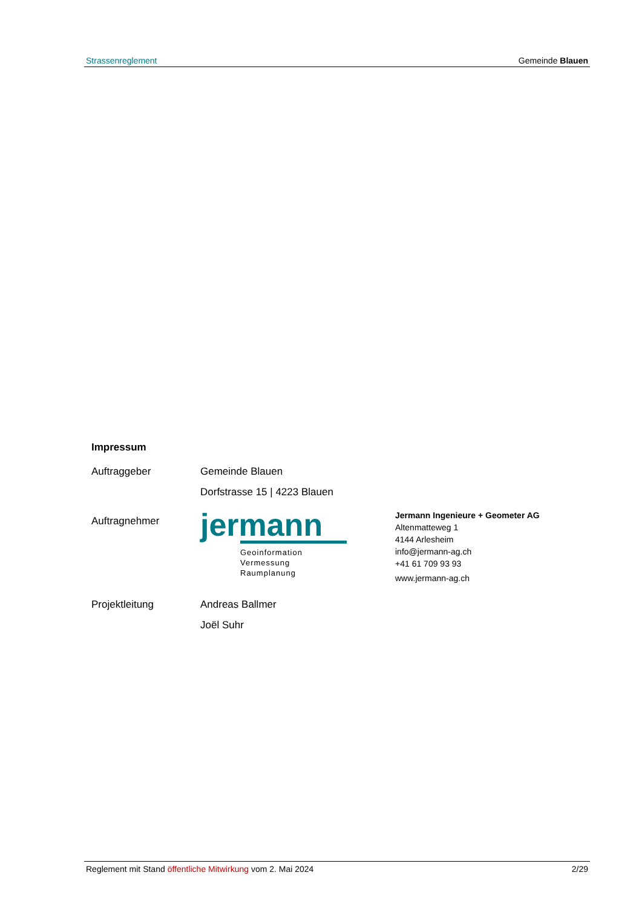Strassenreglement Gemeinde Blauen
Impressum
Auftraggeber Gemeinde Blauen
Dorfstrasse 15 | 4223 Blauen
Auftragnehmer
jermann
Geoinformation
Vermessung
Raumplanung
Jermann Ingenieure + Geometer AG
Altenmatteweg 1
4144 Arlesheim
info@jermann-ag.ch
+41 61 709 93 93
www.jermann-ag.ch
Projektleitung Andreas Ballmer
Joël Suhr
Reglement mit Stand öffentliche Mitwirkung vom 2. Mai 2024 2/29